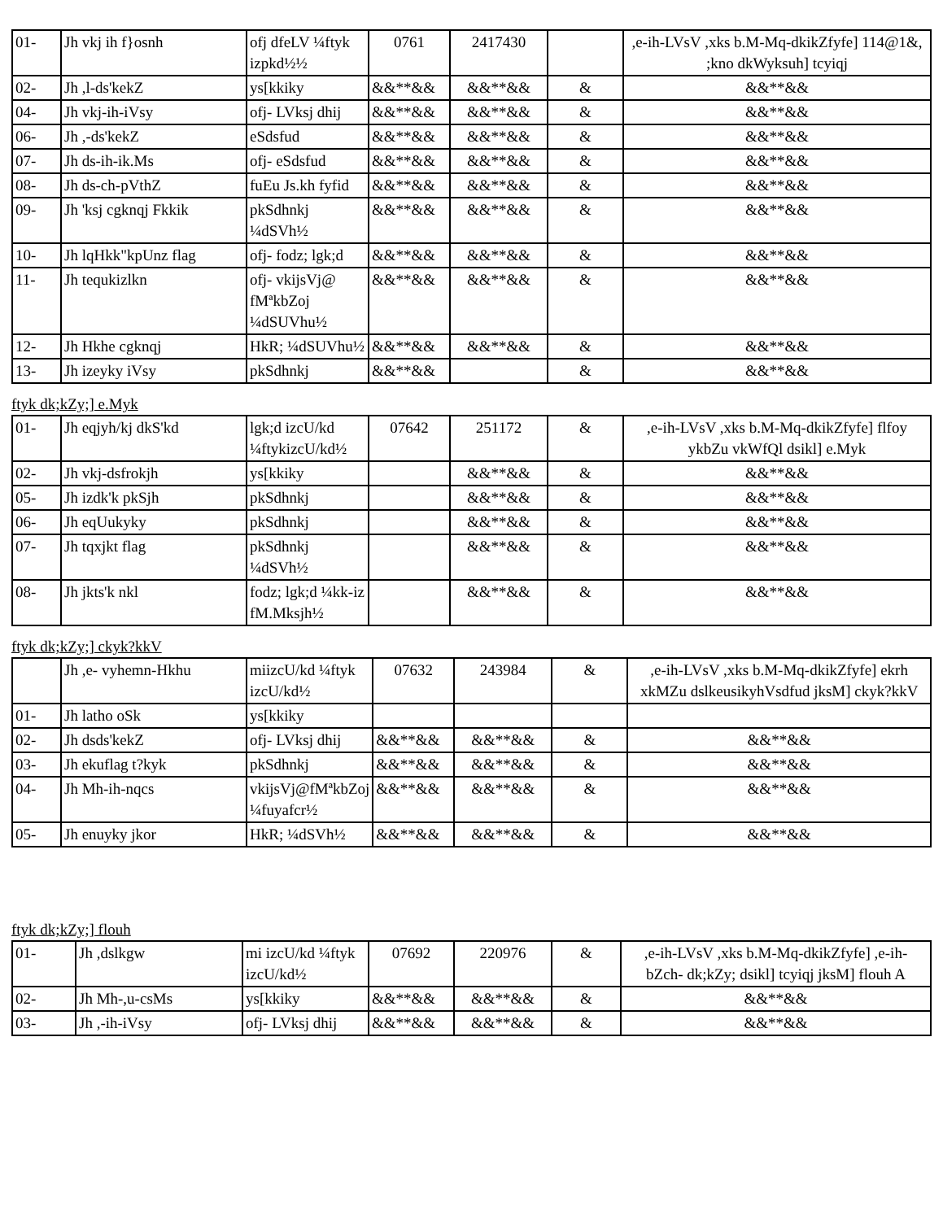| 01- | Jh vkj ih f}osnh | ofj dfeLV ¼ftyk izpkd½½ | 0761 | 2417430 | | ,e-ih-LVsV ,xks b.M-Mq-dkikZfyfe] 114@1&, ;kno dkWyksuh] tcyiqj |
| 02- | Jh ,l-ds'kekZ | ys[kkiky | &&**&& | &&**&& | & | &&**&& |
| 04- | Jh vkj-ih-iVsy | ofj- LVksj dhij | &&**&& | &&**&& | & | &&**&& |
| 06- | Jh ,-ds'kekZ | eSdsfud | &&**&& | &&**&& | & | &&**&& |
| 07- | Jh ds-ih-ik.Ms | ofj- eSdsfud | &&**&& | &&**&& | & | &&**&& |
| 08- | Jh ds-ch-pVthZ | fuEu Js.kh fyfid | &&**&& | &&**&& | & | &&**&& |
| 09- | Jh 'ksj cgknqj Fkkik | pkSdhnkj ¼dSVh½ | &&**&& | &&**&& | & | &&**&& |
| 10- | Jh lqHkk"kpUnz flag | ofj- fodz; lgk;d | &&**&& | &&**&& | & | &&**&& |
| 11- | Jh tequkizlkn | ofj- vkijsVj@ fMªkbZoj ¼dSUVhu½ | &&**&& | &&**&& | & | &&**&& |
| 12- | Jh Hkhe cgknqj | HkR; ¼dSUVhu½ | &&**&& | &&**&& | & | &&**&& |
| 13- | Jh izeyky iVsy | pkSdhnkj | &&**&& | | & | &&**&& |
ftyk dk;kZy;] e.Myk
| 01- | Jh eqjyh/kj dkS'kd | lgk;d izcU/kd ¼ftykizcU/kd½ | 07642 | 251172 | & | ,e-ih-LVsV ,xks b.M-Mq-dkikZfyfe] flfoy ykbZu vkWfQl dsikl] e.Myk |
| 02- | Jh vkj-dsfrokjh | ys[kkiky | | &&**&& | & | &&**&& |
| 05- | Jh izdk'k pkSjh | pkSdhnkj | | &&**&& | & | &&**&& |
| 06- | Jh eqUukyky | pkSdhnkj | | &&**&& | & | &&**&& |
| 07- | Jh tqxjkt flag | pkSdhnkj ¼dSVh½ | | &&**&& | & | &&**&& |
| 08- | Jh jkts'k nkl | fodz; lgk;d ¼kk-iz fM.Mksjh½ | | &&**&& | & | &&**&& |
ftyk dk;kZy;] ckyk?kkV
| | Jh ,e- vyhemn-Hkhu | miizcU/kd ¼ftyk izcU/kd½ | 07632 | 243984 | & | ,e-ih-LVsV ,xks b.M-Mq-dkikZfyfe] ekrh xkMZu dslkeusikyhVsdfud jksM] ckyk?kkV |
| 01- | Jh latho oSk | ys[kkiky | | | | |
| 02- | Jh dsds'kekZ | ofj- LVksj dhij | &&**&& | &&**&& | & | &&**&& |
| 03- | Jh ekuflag t?kyk | pkSdhnkj | &&**&& | &&**&& | & | &&**&& |
| 04- | Jh Mh-ih-nqcs | vkijsVj@fMªkbZoj ¼fuyafcr½ | &&**&& | &&**&& | & | &&**&& |
| 05- | Jh enuyky jkor | HkR; ¼dSVh½ | &&**&& | &&**&& | & | &&**&& |
ftyk dk;kZy;] flouh
| 01- | Jh ,dslkgw | mi izcU/kd ¼ftyk izcU/kd½ | 07692 | 220976 | & | ,e-ih-LVsV ,xks b.M-Mq-dkikZfyfe] ,e-ih- bZch- dk;kZy; dsikl] tcyiqj jksM] flouh A |
| 02- | Jh Mh-,u-csMs | ys[kkiky | &&**&& | &&**&& | & | &&**&& |
| 03- | Jh ,-ih-iVsy | ofj- LVksj dhij | &&**&& | &&**&& | & | &&**&& |